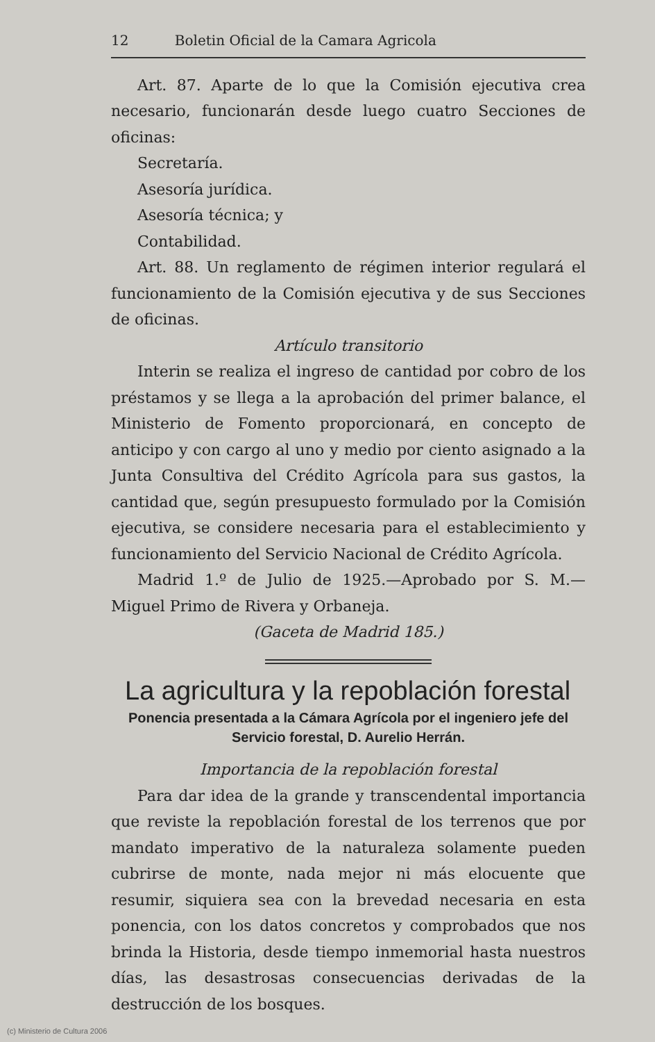12 Boletin Oficial de la Camara Agricola
Art. 87. Aparte de lo que la Comisión ejecutiva crea necesario, funcionarán desde luego cuatro Secciones de oficinas:
Secretaría.
Asesoría jurídica.
Asesoría técnica; y
Contabilidad.
Art. 88. Un reglamento de régimen interior regulará el funcionamiento de la Comisión ejecutiva y de sus Secciones de oficinas.
Artículo transitorio
Interin se realiza el ingreso de cantidad por cobro de los préstamos y se llega a la aprobación del primer balance, el Ministerio de Fomento proporcionará, en concepto de anticipo y con cargo al uno y medio por ciento asignado a la Junta Consultiva del Crédito Agrícola para sus gastos, la cantidad que, según presupuesto formulado por la Comisión ejecutiva, se considere necesaria para el establecimiento y funcionamiento del Servicio Nacional de Crédito Agrícola.
Madrid 1.º de Julio de 1925.—Aprobado por S. M.—Miguel Primo de Rivera y Orbaneja.
(Gaceta de Madrid 185.)
La agricultura y la repoblación forestal
Ponencia presentada a la Cámara Agrícola por el ingeniero jefe del Servicio forestal, D. Aurelio Herrán.
Importancia de la repoblación forestal
Para dar idea de la grande y transcendental importancia que reviste la repoblación forestal de los terrenos que por mandato imperativo de la naturaleza solamente pueden cubrirse de monte, nada mejor ni más elocuente que resumir, siquiera sea con la brevedad necesaria en esta ponencia, con los datos concretos y comprobados que nos brinda la Historia, desde tiempo inmemorial hasta nuestros días, las desastrosas consecuencias derivadas de la destrucción de los bosques.
(c) Ministerio de Cultura 2006